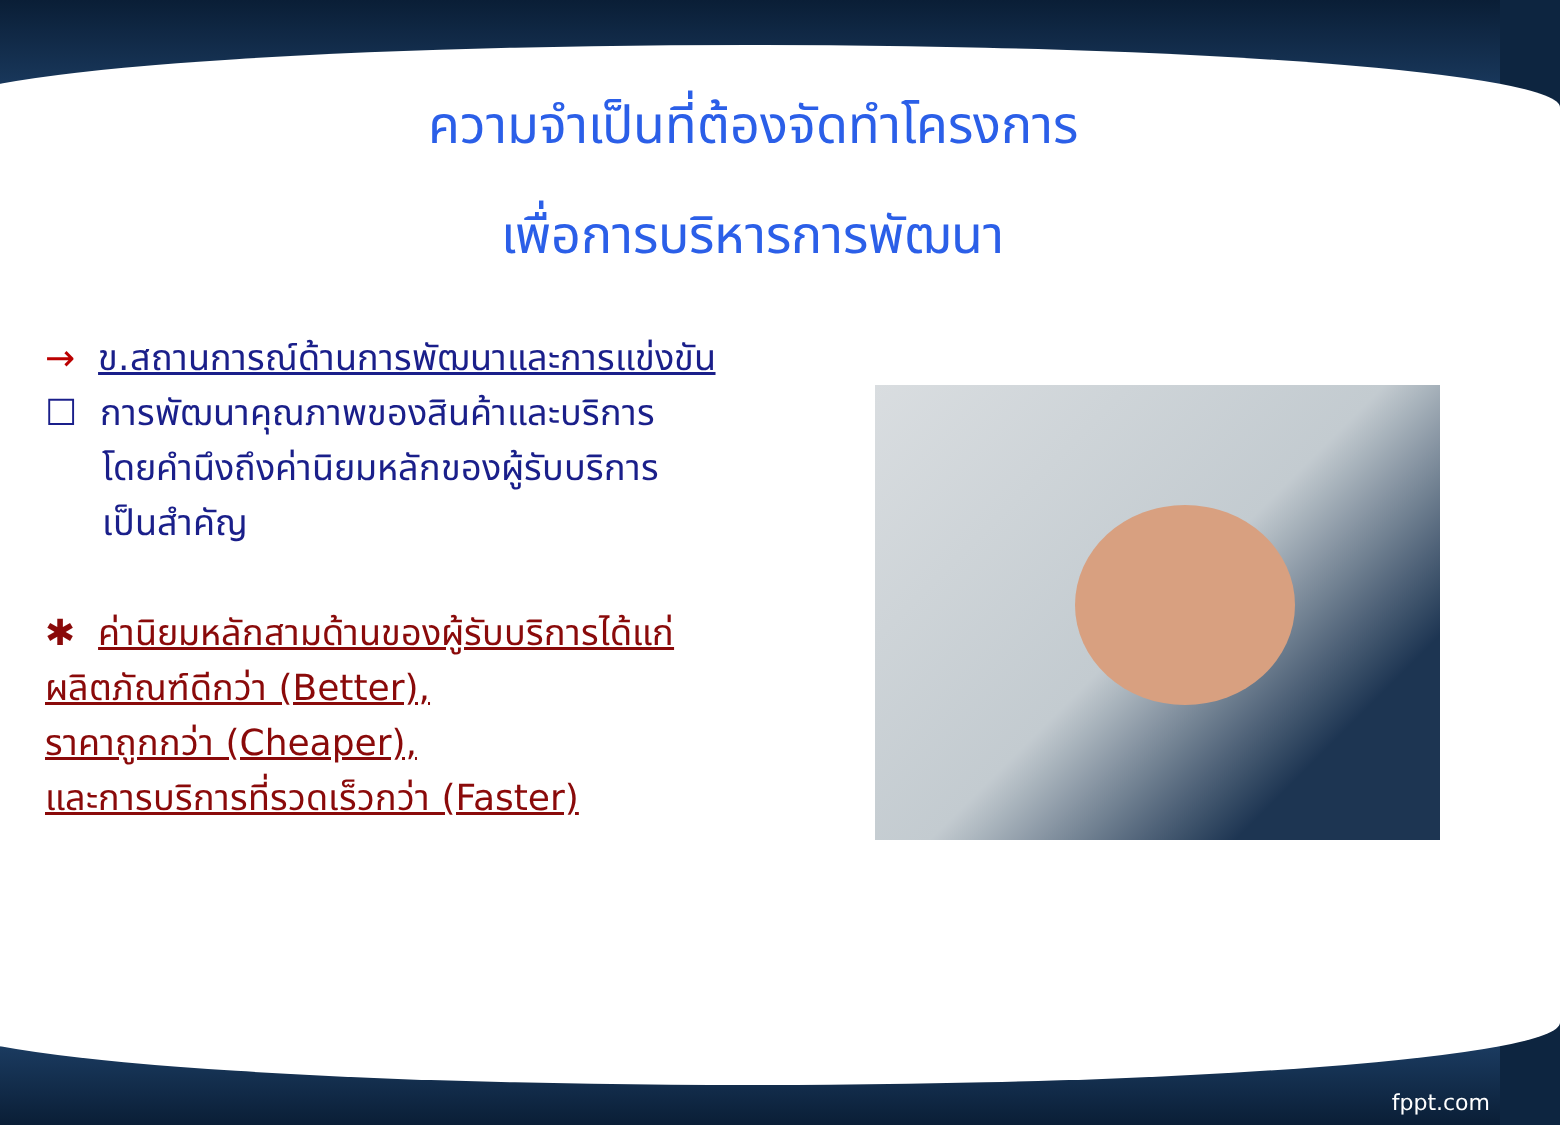ความจำเป็นที่ต้องจัดทำโครงการ
เพื่อการบริหารการพัฒนา
→ ข.สถานการณ์ด้านการพัฒนาและการแข่งขัน
☐ การพัฒนาคุณภาพของสินค้าและบริการ
โดยคำนึงถึงค่านิยมหลักของผู้รับบริการ
เป็นสำคัญ
✱ ค่านิยมหลักสามด้านของผู้รับบริการได้แก่
ผลิตภัณฑ์ดีกว่า (Better),
ราคาถูกกว่า (Cheaper),
และการบริการที่รวดเร็วกว่า (Faster)
fppt.com